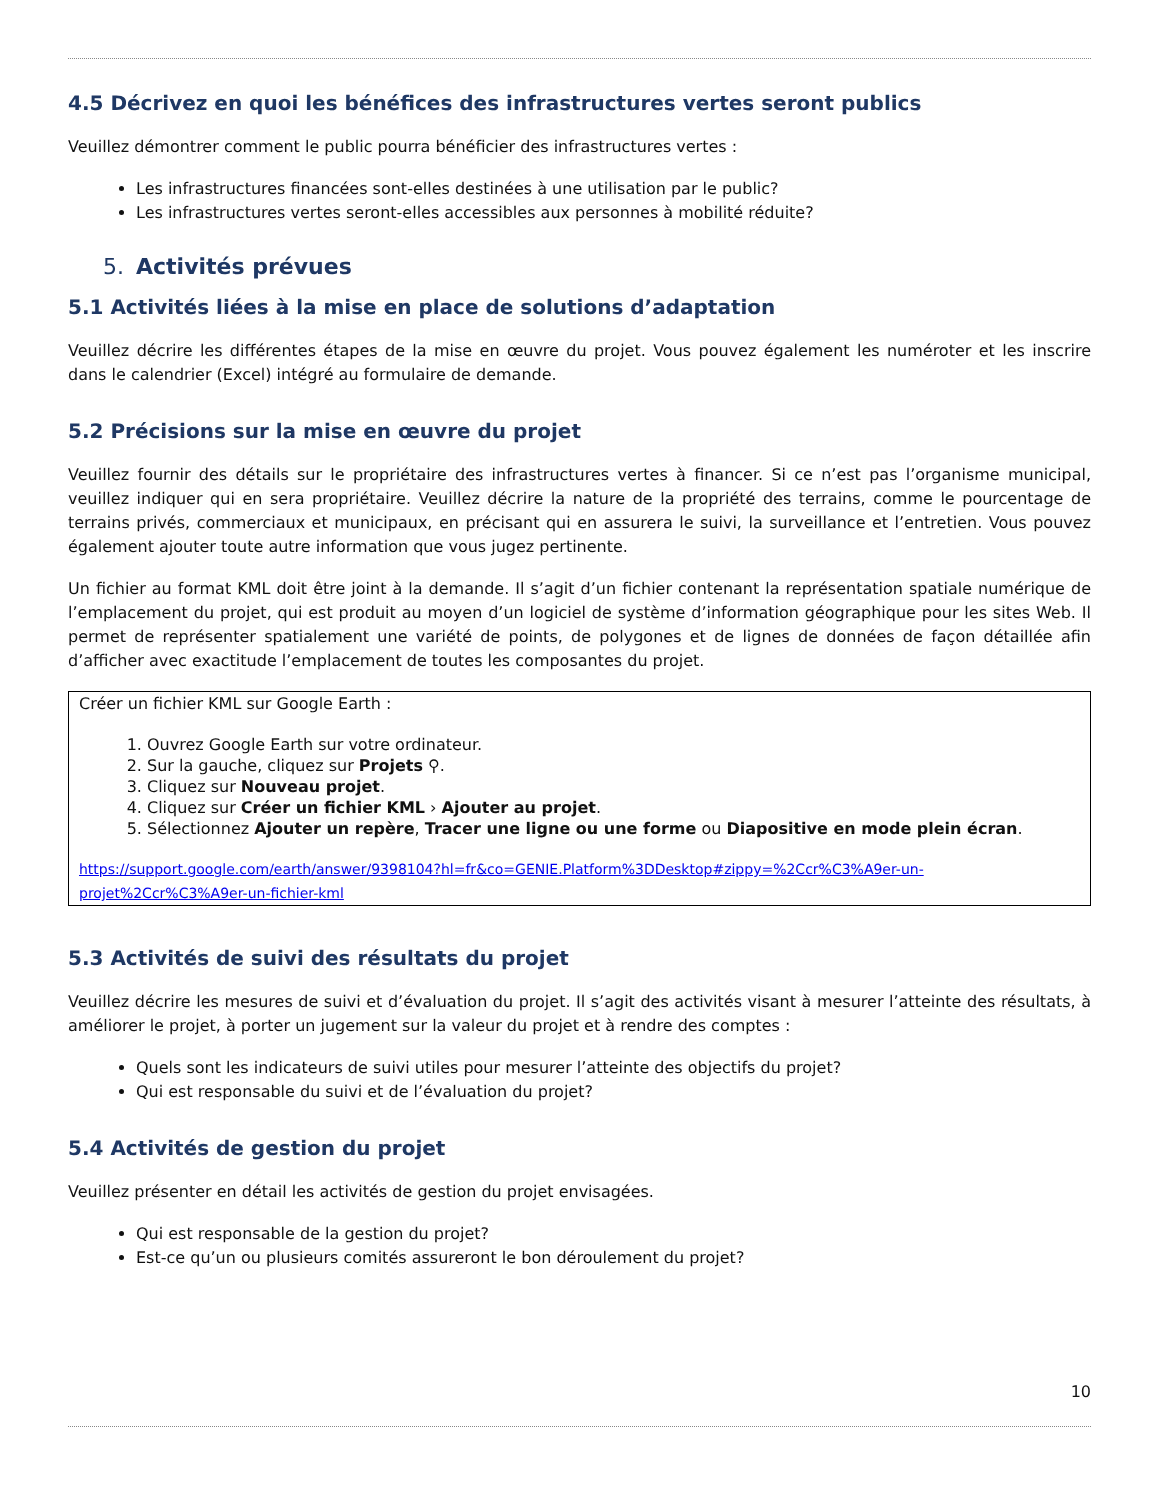4.5 Décrivez en quoi les bénéfices des infrastructures vertes seront publics
Veuillez démontrer comment le public pourra bénéficier des infrastructures vertes :
Les infrastructures financées sont-elles destinées à une utilisation par le public?
Les infrastructures vertes seront-elles accessibles aux personnes à mobilité réduite?
5. Activités prévues
5.1 Activités liées à la mise en place de solutions d’adaptation
Veuillez décrire les différentes étapes de la mise en œuvre du projet. Vous pouvez également les numéroter et les inscrire dans le calendrier (Excel) intégré au formulaire de demande.
5.2 Précisions sur la mise en œuvre du projet
Veuillez fournir des détails sur le propriétaire des infrastructures vertes à financer. Si ce n’est pas l’organisme municipal, veuillez indiquer qui en sera propriétaire. Veuillez décrire la nature de la propriété des terrains, comme le pourcentage de terrains privés, commerciaux et municipaux, en précisant qui en assurera le suivi, la surveillance et l’entretien. Vous pouvez également ajouter toute autre information que vous jugez pertinente.
Un fichier au format KML doit être joint à la demande. Il s’agit d’un fichier contenant la représentation spatiale numérique de l’emplacement du projet, qui est produit au moyen d’un logiciel de système d’information géographique pour les sites Web. Il permet de représenter spatialement une variété de points, de polygones et de lignes de données de façon détaillée afin d’afficher avec exactitude l’emplacement de toutes les composantes du projet.
Créer un fichier KML sur Google Earth :
1. Ouvrez Google Earth sur votre ordinateur.
2. Sur la gauche, cliquez sur Projets ⚲.
3. Cliquez sur Nouveau projet.
4. Cliquez sur Créer un fichier KML › Ajouter au projet.
5. Sélectionnez Ajouter un repère, Tracer une ligne ou une forme ou Diapositive en mode plein écran.
https://support.google.com/earth/answer/9398104?hl=fr&co=GENIE.Platform%3DDesktop#zippy=%2Ccr%C3%A9er-un-projet%2Ccr%C3%A9er-un-fichier-kml
5.3 Activités de suivi des résultats du projet
Veuillez décrire les mesures de suivi et d’évaluation du projet. Il s’agit des activités visant à mesurer l’atteinte des résultats, à améliorer le projet, à porter un jugement sur la valeur du projet et à rendre des comptes :
Quels sont les indicateurs de suivi utiles pour mesurer l’atteinte des objectifs du projet?
Qui est responsable du suivi et de l’évaluation du projet?
5.4 Activités de gestion du projet
Veuillez présenter en détail les activités de gestion du projet envisagées.
Qui est responsable de la gestion du projet?
Est-ce qu’un ou plusieurs comités assureront le bon déroulement du projet?
10